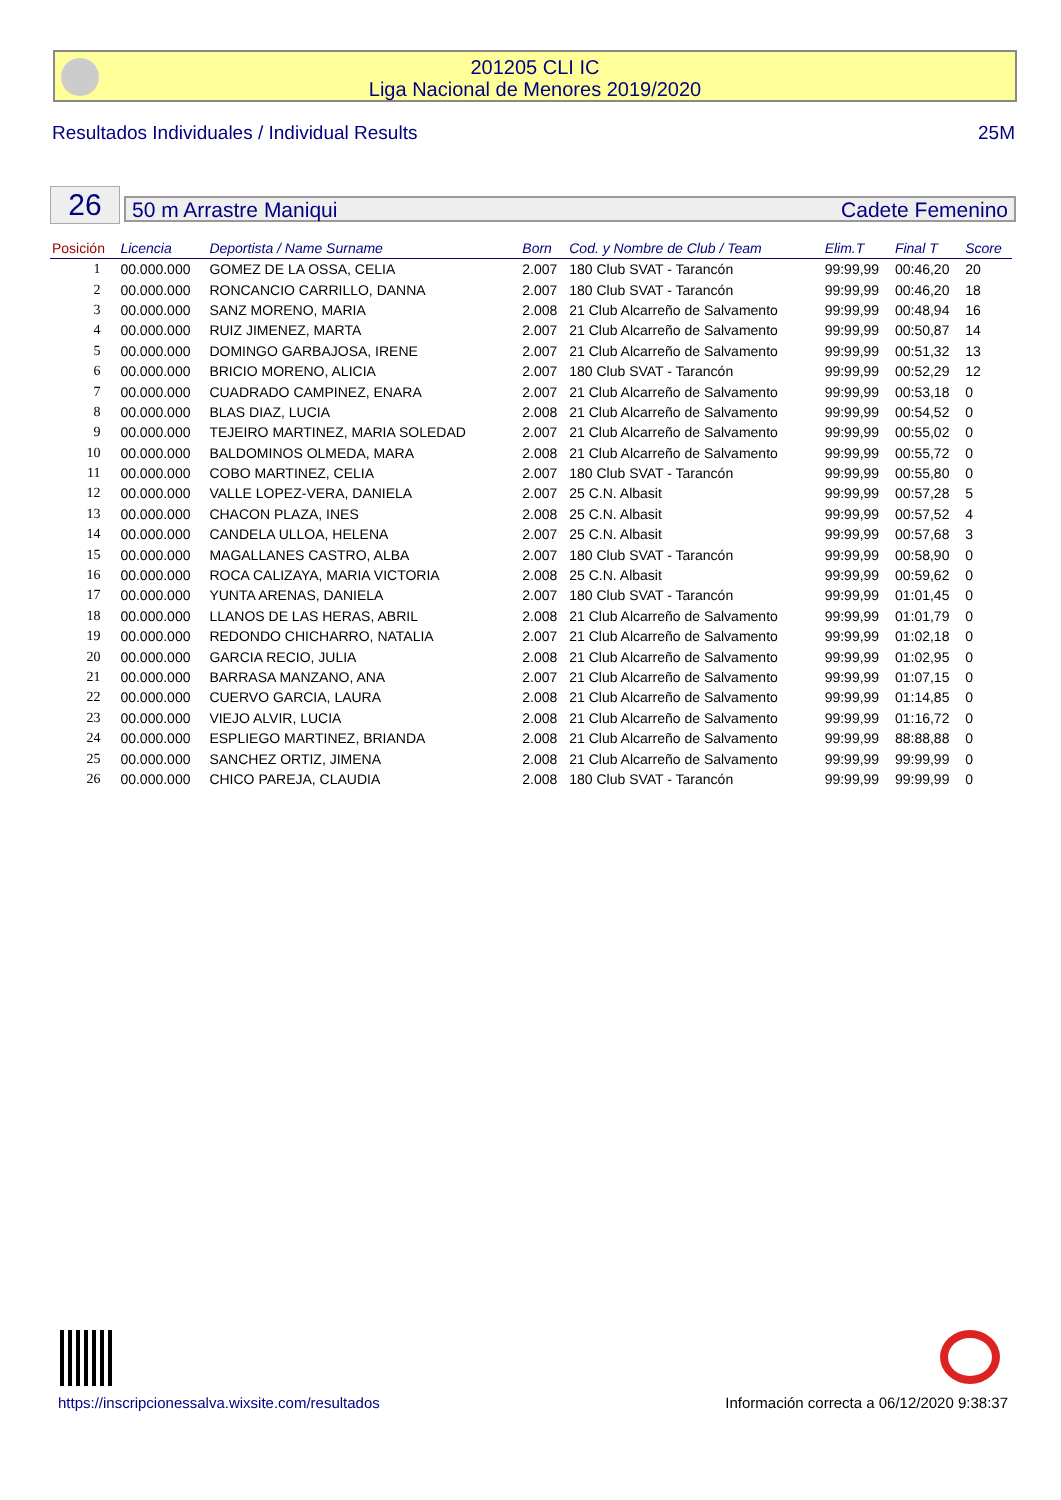201205 CLI IC
Liga Nacional de Menores 2019/2020
Resultados Individuales / Individual Results 25M
26 50 m Arrastre Maniqui Cadete Femenino
| Posición | Licencia | Deportista / Name Surname | Born | Cod. y Nombre de Club / Team | Elim.T | Final T | Score |
| --- | --- | --- | --- | --- | --- | --- | --- |
| 1 | 00.000.000 | GOMEZ DE LA OSSA, CELIA | 2.007 | 180 Club SVAT - Tarancón | 99:99,99 | 00:46,20 | 20 |
| 2 | 00.000.000 | RONCANCIO CARRILLO, DANNA | 2.007 | 180 Club SVAT - Tarancón | 99:99,99 | 00:46,20 | 18 |
| 3 | 00.000.000 | SANZ MORENO, MARIA | 2.008 | 21 Club Alcarreño de Salvamento | 99:99,99 | 00:48,94 | 16 |
| 4 | 00.000.000 | RUIZ JIMENEZ, MARTA | 2.007 | 21 Club Alcarreño de Salvamento | 99:99,99 | 00:50,87 | 14 |
| 5 | 00.000.000 | DOMINGO GARBAJOSA, IRENE | 2.007 | 21 Club Alcarreño de Salvamento | 99:99,99 | 00:51,32 | 13 |
| 6 | 00.000.000 | BRICIO MORENO, ALICIA | 2.007 | 180 Club SVAT - Tarancón | 99:99,99 | 00:52,29 | 12 |
| 7 | 00.000.000 | CUADRADO CAMPINEZ, ENARA | 2.007 | 21 Club Alcarreño de Salvamento | 99:99,99 | 00:53,18 | 0 |
| 8 | 00.000.000 | BLAS DIAZ, LUCIA | 2.008 | 21 Club Alcarreño de Salvamento | 99:99,99 | 00:54,52 | 0 |
| 9 | 00.000.000 | TEJEIRO MARTINEZ, MARIA SOLEDAD | 2.007 | 21 Club Alcarreño de Salvamento | 99:99,99 | 00:55,02 | 0 |
| 10 | 00.000.000 | BALDOMINOS OLMEDA, MARA | 2.008 | 21 Club Alcarreño de Salvamento | 99:99,99 | 00:55,72 | 0 |
| 11 | 00.000.000 | COBO MARTINEZ, CELIA | 2.007 | 180 Club SVAT - Tarancón | 99:99,99 | 00:55,80 | 0 |
| 12 | 00.000.000 | VALLE LOPEZ-VERA, DANIELA | 2.007 | 25 C.N. Albasit | 99:99,99 | 00:57,28 | 5 |
| 13 | 00.000.000 | CHACON PLAZA, INES | 2.008 | 25 C.N. Albasit | 99:99,99 | 00:57,52 | 4 |
| 14 | 00.000.000 | CANDELA ULLOA, HELENA | 2.007 | 25 C.N. Albasit | 99:99,99 | 00:57,68 | 3 |
| 15 | 00.000.000 | MAGALLANES CASTRO, ALBA | 2.007 | 180 Club SVAT - Tarancón | 99:99,99 | 00:58,90 | 0 |
| 16 | 00.000.000 | ROCA CALIZAYA, MARIA VICTORIA | 2.008 | 25 C.N. Albasit | 99:99,99 | 00:59,62 | 0 |
| 17 | 00.000.000 | YUNTA ARENAS, DANIELA | 2.007 | 180 Club SVAT - Tarancón | 99:99,99 | 01:01,45 | 0 |
| 18 | 00.000.000 | LLANOS DE LAS HERAS, ABRIL | 2.008 | 21 Club Alcarreño de Salvamento | 99:99,99 | 01:01,79 | 0 |
| 19 | 00.000.000 | REDONDO CHICHARRO, NATALIA | 2.007 | 21 Club Alcarreño de Salvamento | 99:99,99 | 01:02,18 | 0 |
| 20 | 00.000.000 | GARCIA RECIO, JULIA | 2.008 | 21 Club Alcarreño de Salvamento | 99:99,99 | 01:02,95 | 0 |
| 21 | 00.000.000 | BARRASA MANZANO, ANA | 2.007 | 21 Club Alcarreño de Salvamento | 99:99,99 | 01:07,15 | 0 |
| 22 | 00.000.000 | CUERVO GARCIA, LAURA | 2.008 | 21 Club Alcarreño de Salvamento | 99:99,99 | 01:14,85 | 0 |
| 23 | 00.000.000 | VIEJO ALVIR, LUCIA | 2.008 | 21 Club Alcarreño de Salvamento | 99:99,99 | 01:16,72 | 0 |
| 24 | 00.000.000 | ESPLIEGO MARTINEZ, BRIANDA | 2.008 | 21 Club Alcarreño de Salvamento | 99:99,99 | 88:88,88 | 0 |
| 25 | 00.000.000 | SANCHEZ ORTIZ, JIMENA | 2.008 | 21 Club Alcarreño de Salvamento | 99:99,99 | 99:99,99 | 0 |
| 26 | 00.000.000 | CHICO PAREJA, CLAUDIA | 2.008 | 180 Club SVAT - Tarancón | 99:99,99 | 99:99,99 | 0 |
https://inscripcionessalva.wixsite.com/resultados Información correcta a 06/12/2020 9:38:37